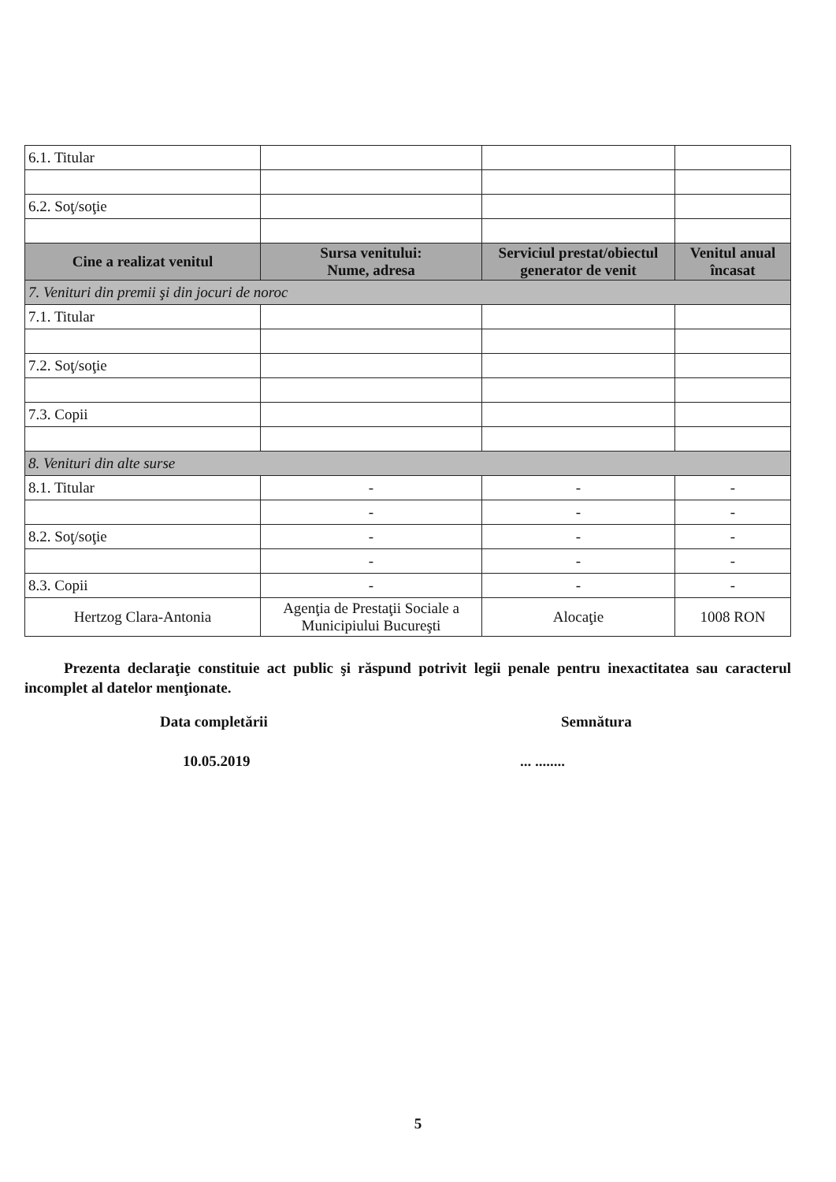| 6.1. Titular | | | |
| 6.2. Soţ/soţie | | | |
| Cine a realizat venitul | Sursa venitului: Nume, adresa | Serviciul prestat/obiectul generator de venit | Venitul anual încasat |
| 7. Venituri din premii şi din jocuri de noroc | | | |
| 7.1. Titular | | | |
| 7.2. Soţ/soţie | | | |
| 7.3. Copii | | | |
| 8. Venituri din alte surse | | | |
| 8.1. Titular | - | - | - |
| | - | - | - |
| 8.2. Soţ/soţie | - | - | - |
| | - | - | - |
| 8.3. Copii | - | - | - |
| Hertzog Clara-Antonia | Agenţia de Prestaţii Sociale a Municipiului Bucureşti | Alocaţie | 1008 RON |
Prezenta declaraţie constituie act public şi răspund potrivit legii penale pentru inexactitatea sau caracterul incomplet al datelor menţionate.
Data completării Semnătura
10.05.2019 ... ........
5